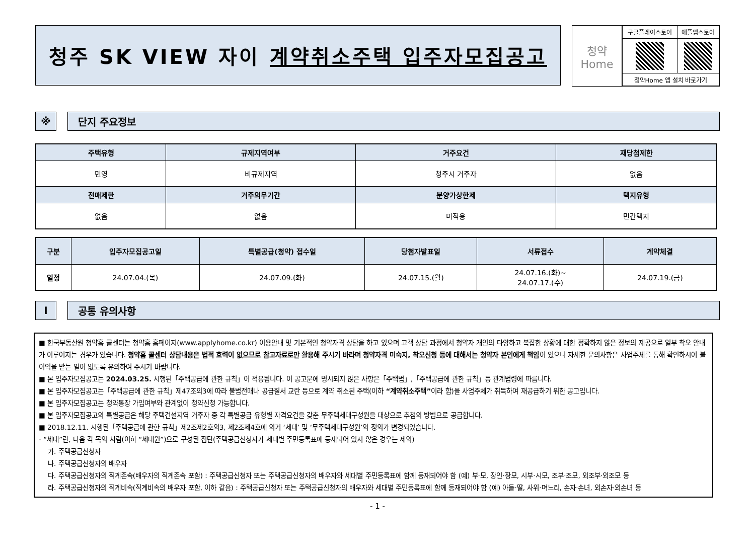청주 SK VIEW 자이 계약취소주택 입주자모집공고
청약
Home
| 구글플레이스토어 | 애플앱스토어 |
| 청약Home 앱 설치 바로가기 | |
※ 단지 주요정보
| 주택유형 | 규제지역여부 | | 거주요건 | 재당첨제한 |
| --- | --- | --- | --- | --- |
| 민영 | 비규제지역 | | 청주시 거주자 | 없음 |
| 전매제한 | | 거주의무기간 | 분양가상한제 | 택지유형 |
| 없음 | | 없음 | 미적용 | 민간택지 |
| 구분 | 입주자모집공고일 | 특별공급(청약) 접수일 | 당첨자발표일 | 서류접수 | 계약체결 |
| --- | --- | --- | --- | --- | --- |
| 일정 | 24.07.04.(목) | 24.07.09.(화) | 24.07.15.(월) | 24.07.16.(화)~ 24.07.17.(수) | 24.07.19.(금) |
I 공통 유의사항
■ 한국부동산원 청약홈 콜센터는 청약홈 홈페이지(www.applyhome.co.kr) 이용안내 및 기본적인 청약자격 상담을 하고 있으며 고객 상담 과정에서 청약자 개인의 다양하고 복잡한 상황에 대한 정확하지 않은 정보의 제공으로 일부 착오 안내가 이루어지는 경우가 있습니다. 청약홈 콜센터 상담내용은 법적 효력이 없으므로 참고자료로만 활용해 주시기 바라며 청약자격 미숙지, 착오신청 등에 대해서는 청약자 본인에게 책임이 있으니 자세한 문의사항은 사업주체를 통해 확인하시어 불이익을 받는 일이 없도록 유의하여 주시기 바랍니다.
■ 본 입주자모집공고는 2024.03.25. 시행된「주택공급에 관한 규칙」이 적용됩니다. 이 공고문에 명시되지 않은 사항은「주택법」,「주택공급에 관한 규칙」등 관계법령에 따릅니다.
■ 본 입주자모집공고는「주택공급에 관한 규칙」제47조의3에 따라 불법전매나 공급질서 교란 등으로 계약 취소된 주택(이하 “계약취소주택”이라 함)을 사업주체가 취득하여 재공급하기 위한 공고입니다.
■ 본 입주자모집공고는 청약통장 가입여부와 관계없이 청약신청 가능합니다.
■ 본 입주자모집공고의 특별공급은 해당 주택건설지역 거주자 중 각 특별공급 유형별 자격요건을 갖춘 무주택세대구성원을 대상으로 추첨의 방법으로 공급합니다.
■ 2018.12.11. 시행된「주택공급에 관한 규칙」제2조제2호의3, 제2조제4호에 의거 ‘세대’ 및 ‘무주택세대구성원’의 정의가 변경되었습니다.
- “세대”란, 다음 각 목의 사람(이하 “세대원”)으로 구성된 집단(주택공급신청자가 세대별 주민등록표에 등재되어 있지 않은 경우는 제외)
가. 주택공급신청자
나. 주택공급신청자의 배우자
다. 주택공급신청자의 직계존속(배우자의 직계존속 포함) : 주택공급신청자 또는 주택공급신청자의 배우자와 세대별 주민등록표에 함께 등재되어야 함 (예) 부·모, 장인·장모, 시부·시모, 조부·조모, 외조부·외조모 등
라. 주택공급신청자의 직계비속(직계비속의 배우자 포함, 이하 같음) : 주택공급신청자 또는 주택공급신청자의 배우자와 세대별 주민등록표에 함께 등재되어야 함 (예) 아들·딸, 사위·며느리, 손자·손녀, 외손자·외손녀 등
- 1 -